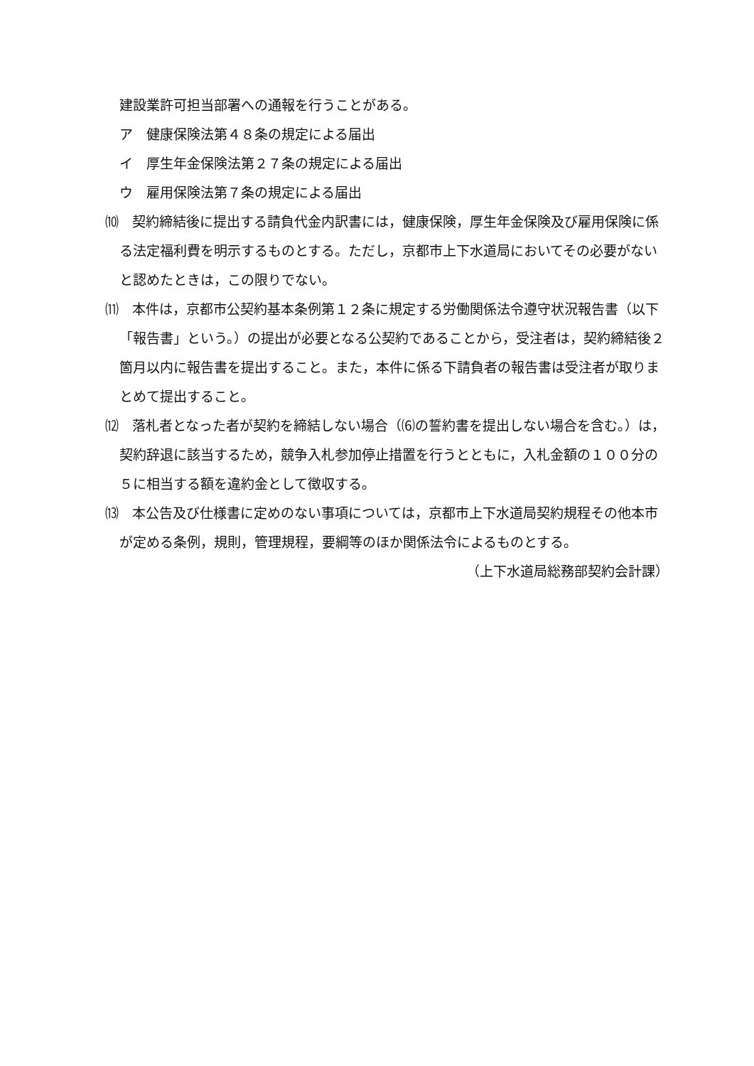建設業許可担当部署への通報を行うことがある。
ア　健康保険法第４８条の規定による届出
イ　厚生年金保険法第２７条の規定による届出
ウ　雇用保険法第７条の規定による届出
⑽　契約締結後に提出する請負代金内訳書には，健康保険，厚生年金保険及び雇用保険に係る法定福利費を明示するものとする。ただし，京都市上下水道局においてその必要がないと認めたときは，この限りでない。
⑾　本件は，京都市公契約基本条例第１２条に規定する労働関係法令遵守状況報告書（以下「報告書」という。）の提出が必要となる公契約であることから，受注者は，契約締結後２箇月以内に報告書を提出すること。また，本件に係る下請負者の報告書は受注者が取りまとめて提出すること。
⑿　落札者となった者が契約を締結しない場合（⑹の誓約書を提出しない場合を含む。）は，契約辞退に該当するため，競争入札参加停止措置を行うとともに，入札金額の１００分の５に相当する額を違約金として徴収する。
⒀　本公告及び仕様書に定めのない事項については，京都市上下水道局契約規程その他本市が定める条例，規則，管理規程，要綱等のほか関係法令によるものとする。
（上下水道局総務部契約会計課）